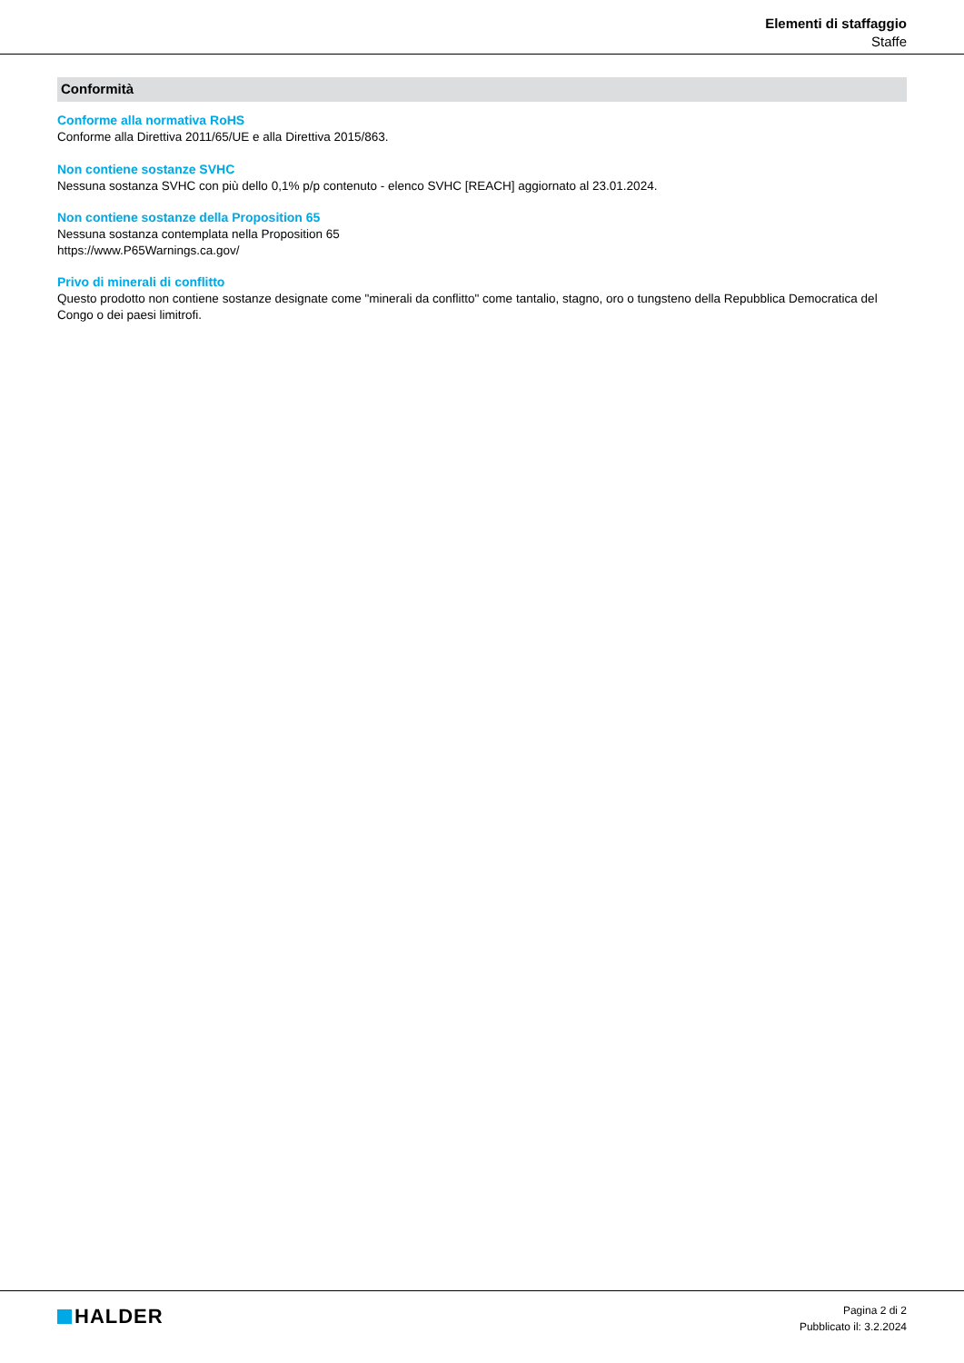Elementi di staffaggio
Staffe
Conformità
Conforme alla normativa RoHS
Conforme alla Direttiva 2011/65/UE e alla Direttiva 2015/863.
Non contiene sostanze SVHC
Nessuna sostanza SVHC con più dello 0,1% p/p contenuto - elenco SVHC [REACH] aggiornato al 23.01.2024.
Non contiene sostanze della Proposition 65
Nessuna sostanza contemplata nella Proposition 65
https://www.P65Warnings.ca.gov/
Privo di minerali di conflitto
Questo prodotto non contiene sostanze designate come "minerali da conflitto" come tantalio, stagno, oro o tungsteno della Repubblica Democratica del Congo o dei paesi limitrofi.
HALDER
Pagina 2 di 2
Pubblicato il: 3.2.2024